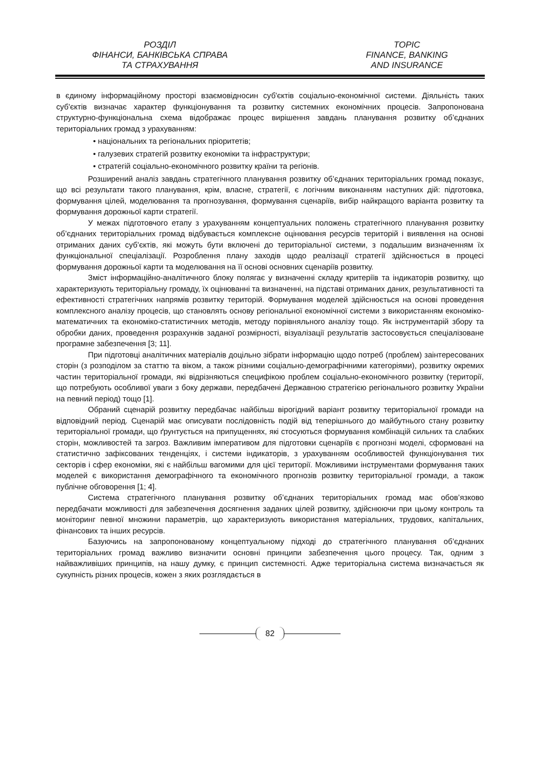РОЗДІЛ
ФІНАНСИ, БАНКІВСЬКА СПРАВА
ТА СТРАХУВАННЯ
TOPIC
FINANCE, BANKING
AND INSURANCE
в єдиному інформаційному просторі взаємовідносин суб'єктів соціально-економічної системи. Діяльність таких суб'єктів визначає характер функціонування та розвитку системних економічних процесів. Запропонована структурно-функціональна схема відображає процес вирішення завдань планування розвитку об’єднаних територіальних громад з урахуванням:
• національних та регіональних пріоритетів;
• галузевих стратегій розвитку економіки та інфраструктури;
• стратегій соціально-економічного розвитку країни та регіонів.
Розширений аналіз завдань стратегічного планування розвитку об’єднаних територіальних громад показує, що всі результати такого планування, крім, власне, стратегії, є логічним виконанням наступних дій: підготовка, формування цілей, моделювання та прогнозування, формування сценаріїв, вибір найкращого варіанта розвитку та формування дорожньої карти стратегії.
У межах підготовчого етапу з урахуванням концептуальних положень стратегічного планування розвитку об’єднаних територіальних громад відбувається комплексне оцінювання ресурсів територій і виявлення на основі отриманих даних суб’єктів, які можуть бути включені до територіальної системи, з подальшим визначенням їх функціональної спеціалізації. Розроблення плану заходів щодо реалізації стратегії здійснюється в процесі формування дорожньої карти та моделювання на її основі основних сценаріїв розвитку.
Зміст інформаційно-аналітичного блоку полягає у визначенні складу критеріїв та індикаторів розвитку, що характеризують територіальну громаду, їх оцінюванні та визначенні, на підставі отриманих даних, результативності та ефективності стратегічних напрямів розвитку територій. Формування моделей здійснюється на основі проведення комплексного аналізу процесів, що становлять основу регіональної економічної системи з використанням економіко-математичних та економіко-статистичних методів, методу порівняльного аналізу тощо. Як інструментарій збору та обробки даних, проведення розрахунків заданої розмірності, візуалізації результатів застосовується спеціалізоване програмне забезпечення [3; 11].
При підготовці аналітичних матеріалів доцільно зібрати інформацію щодо потреб (проблем) заінтересованих сторін (з розподілом за статтю та віком, а також різними соціально-демографічними категоріями), розвитку окремих частин територіальної громади, які відрізняються специфікою проблем соціально-економічного розвитку (території, що потребують особливої уваги з боку держави, передбачені Державною стратегією регіонального розвитку України на певний період) тощо [1].
Обраний сценарій розвитку передбачає найбільш вірогідний варіант розвитку територіальної громади на відповідний період. Сценарій має описувати послідовність подій від теперішнього до майбутнього стану розвитку територіальної громади, що ґрунтується на припущеннях, які стосуються формування комбінацій сильних та слабких сторін, можливостей та загроз. Важливим імперативом для підготовки сценаріїв є прогнозні моделі, сформовані на статистично зафіксованих тенденціях, і системи індикаторів, з урахуванням особливостей функціонування тих секторів і сфер економіки, які є найбільш вагомими для цієї території. Можливими інструментами формування таких моделей є використання демографічного та економічного прогнозів розвитку територіальної громади, а також публічне обговорення [1; 4].
Система стратегічного планування розвитку об’єднаних територіальних громад має обов’язково передбачати можливості для забезпечення досягнення заданих цілей розвитку, здійснюючи при цьому контроль та моніторинг певної множини параметрів, що характеризують використання матеріальних, трудових, капітальних, фінансових та інших ресурсів.
Базуючись на запропонованому концептуальному підході до стратегічного планування об’єднаних територіальних громад важливо визначити основні принципи забезпечення цього процесу. Так, одним з найважливіших принципів, на нашу думку, є принцип системності. Адже територіальна система визначається як сукупність різних процесів, кожен з яких розглядається в
82